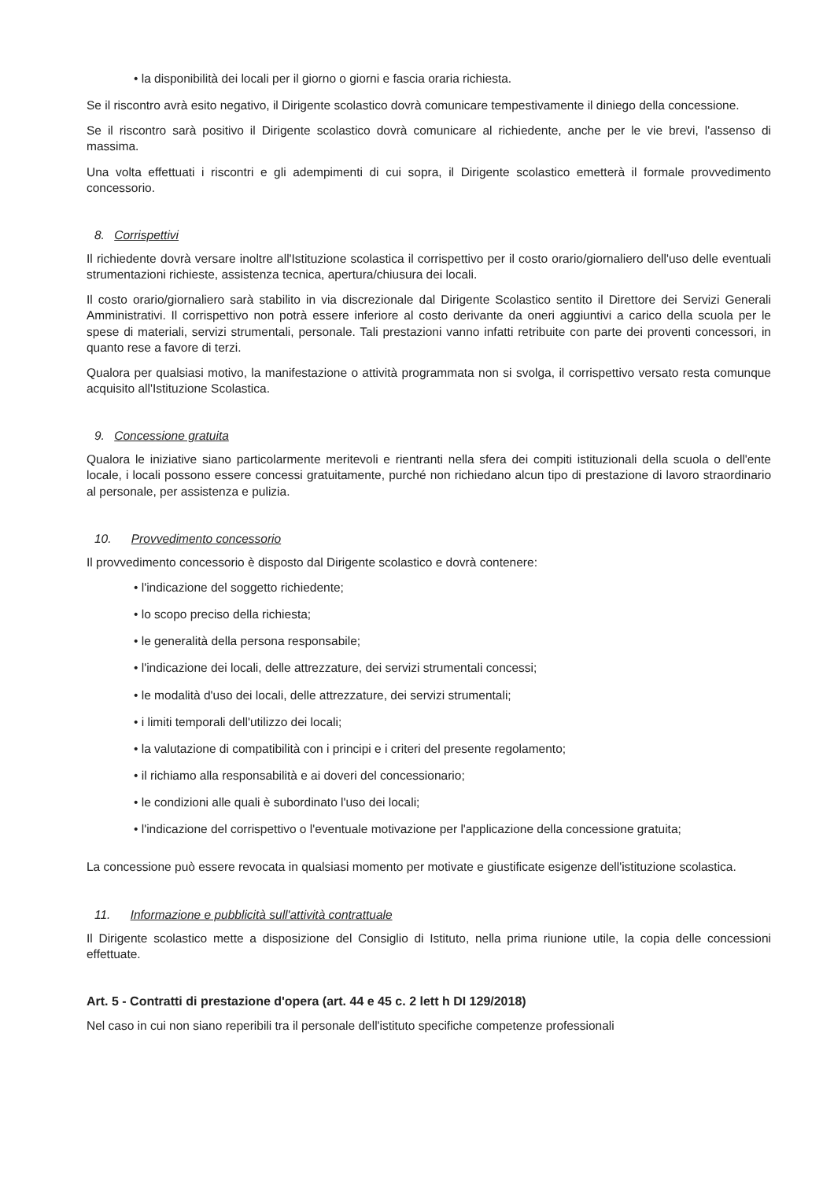• la disponibilità dei locali per il giorno o giorni e fascia oraria richiesta.
Se il riscontro avrà esito negativo, il Dirigente scolastico dovrà comunicare tempestivamente il diniego della concessione.
Se il riscontro sarà positivo il Dirigente scolastico dovrà comunicare al richiedente, anche per le vie brevi, l'assenso di massima.
Una volta effettuati i riscontri e gli adempimenti di cui sopra, il Dirigente scolastico emetterà il formale provvedimento concessorio.
8. Corrispettivi
Il richiedente dovrà versare inoltre all'Istituzione scolastica il corrispettivo per il costo orario/giornaliero dell'uso delle eventuali strumentazioni richieste, assistenza tecnica, apertura/chiusura dei locali.
Il costo orario/giornaliero sarà stabilito in via discrezionale dal Dirigente Scolastico sentito il Direttore dei Servizi Generali Amministrativi. Il corrispettivo non potrà essere inferiore al costo derivante da oneri aggiuntivi a carico della scuola per le spese di materiali, servizi strumentali, personale. Tali prestazioni vanno infatti retribuite con parte dei proventi concessori, in quanto rese a favore di terzi.
Qualora per qualsiasi motivo, la manifestazione o attività programmata non si svolga, il corrispettivo versato resta comunque acquisito all'Istituzione Scolastica.
9. Concessione gratuita
Qualora le iniziative siano particolarmente meritevoli e rientranti nella sfera dei compiti istituzionali della scuola o dell'ente locale, i locali possono essere concessi gratuitamente, purché non richiedano alcun tipo di prestazione di lavoro straordinario al personale, per assistenza e pulizia.
10. Provvedimento concessorio
Il provvedimento concessorio è disposto dal Dirigente scolastico e dovrà contenere:
• l'indicazione del soggetto richiedente;
• lo scopo preciso della richiesta;
• le generalità della persona responsabile;
• l'indicazione dei locali, delle attrezzature, dei servizi strumentali concessi;
• le modalità d'uso dei locali, delle attrezzature, dei servizi strumentali;
• i limiti temporali dell'utilizzo dei locali;
• la valutazione di compatibilità con i principi e i criteri del presente regolamento;
• il richiamo alla responsabilità e ai doveri del concessionario;
• le condizioni alle quali è subordinato l'uso dei locali;
• l'indicazione del corrispettivo o l'eventuale motivazione per l'applicazione della concessione gratuita;
La concessione può essere revocata in qualsiasi momento per motivate e giustificate esigenze dell'istituzione scolastica.
11. Informazione e pubblicità sull'attività contrattuale
Il Dirigente scolastico mette a disposizione del Consiglio di Istituto, nella prima riunione utile, la copia delle concessioni effettuate.
Art. 5 - Contratti di prestazione d'opera (art. 44 e 45 c. 2 lett h DI 129/2018)
Nel caso in cui non siano reperibili tra il personale dell'istituto specifiche competenze professionali